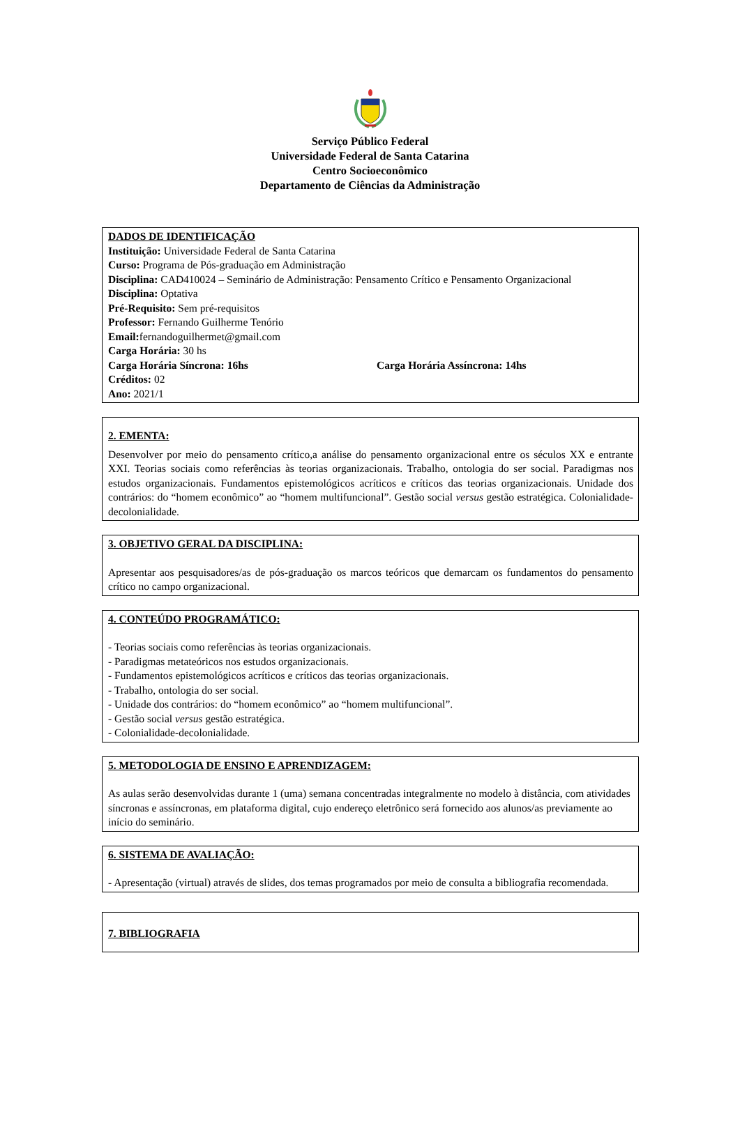Serviço Público Federal
Universidade Federal de Santa Catarina
Centro Socioeconômico
Departamento de Ciências da Administração
DADOS DE IDENTIFICAÇÃO
Instituição: Universidade Federal de Santa Catarina
Curso: Programa de Pós-graduação em Administração
Disciplina: CAD410024 – Seminário de Administração: Pensamento Crítico e Pensamento Organizacional
Disciplina: Optativa
Pré-Requisito: Sem pré-requisitos
Professor: Fernando Guilherme Tenório
Email: fernandoguilhermet@gmail.com
Carga Horária: 30 hs
Carga Horária Síncrona: 16hs Carga Horária Assíncrona: 14hs
Créditos: 02
Ano: 2021/1
2. EMENTA:
Desenvolver por meio do pensamento crítico,a análise do pensamento organizacional entre os séculos XX e entrante XXI. Teorias sociais como referências às teorias organizacionais. Trabalho, ontologia do ser social. Paradigmas nos estudos organizacionais. Fundamentos epistemológicos acríticos e críticos das teorias organizacionais. Unidade dos contrários: do “homem econômico” ao “homem multifuncional”. Gestão social versus gestão estratégica. Colonialidade-decolonialidade.
3. OBJETIVO GERAL DA DISCIPLINA:
Apresentar aos pesquisadores/as de pós-graduação os marcos teóricos que demarcam os fundamentos do pensamento crítico no campo organizacional.
4. CONTEÚDO PROGRAMÁTICO:
- Teorias sociais como referências às teorias organizacionais.
- Paradigmas metateóricos nos estudos organizacionais.
- Fundamentos epistemológicos acríticos e críticos das teorias organizacionais.
- Trabalho, ontologia do ser social.
- Unidade dos contrários: do “homem econômico” ao “homem multifuncional”.
- Gestão social versus gestão estratégica.
- Colonialidade-decolonialidade.
5. METODOLOGIA DE ENSINO E APRENDIZAGEM:
As aulas serão desenvolvidas durante 1 (uma) semana concentradas integralmente no modelo à distância, com atividades síncronas e assíncronas, em plataforma digital, cujo endereço eletrônico será fornecido aos alunos/as previamente ao início do seminário.
6. SISTEMA DE AVALIAÇÃO:
- Apresentação (virtual) através de slides, dos temas programados por meio de consulta a bibliografia recomendada.
7. BIBLIOGRAFIA